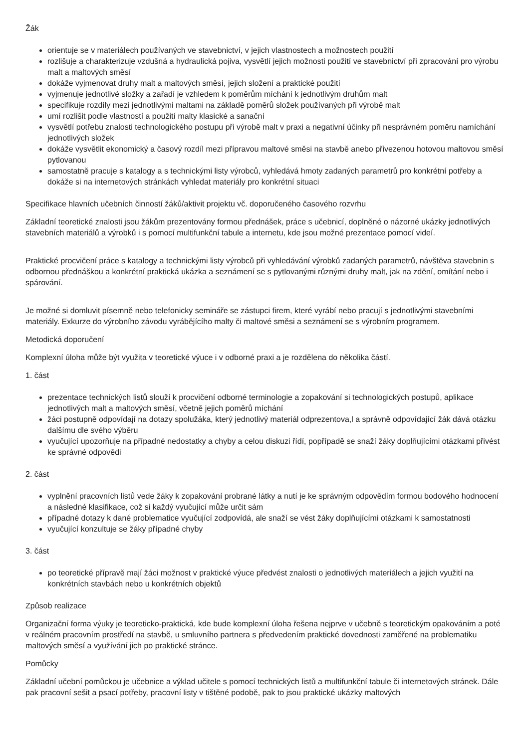Žák
orientuje se v materiálech používaných ve stavebnictví, v jejich vlastnostech a možnostech použití
rozlišuje a charakterizuje vzdušná a hydraulická pojiva, vysvětlí jejich možnosti použití ve stavebnictví při zpracování pro výrobu malt a maltových směsí
dokáže vyjmenovat druhy malt a maltových směsí, jejich složení a praktické použití
vyjmenuje jednotlivé složky a zařadí je vzhledem k poměrům míchání k jednotlivým druhům malt
specifikuje rozdíly mezi jednotlivými maltami na základě poměrů složek používaných při výrobě malt
umí rozlišit podle vlastností a použití malty klasické a sanační
vysvětlí potřebu znalosti technologického postupu při výrobě malt v praxi a negativní účinky při nesprávném poměru namíchání jednotlivých složek
dokáže vysvětlit ekonomický a časový rozdíl mezi přípravou maltové směsi na stavbě anebo přivezenou hotovou maltovou směsí pytlovanou
samostatně pracuje s katalogy a s technickými listy výrobců, vyhledává hmoty zadaných parametrů pro konkrétní potřeby a dokáže si na internetových stránkách vyhledat materiály pro konkrétní situaci
Specifikace hlavních učebních činností žáků/aktivit projektu vč. doporučeného časového rozvrhu
Základní teoretické znalosti jsou žákům prezentovány formou přednášek, práce s učebnicí, doplněné o názorné ukázky jednotlivých stavebních materiálů a výrobků i s pomocí multifunkční tabule a internetu, kde jsou možné prezentace pomocí videí.
Praktické procvičení práce s katalogy a technickými listy výrobců při vyhledávání výrobků zadaných parametrů, návštěva stavebnin s odbornou přednáškou a konkrétní praktická ukázka a seznámení se s pytlovanými různými druhy malt, jak na zdění, omítání nebo i spárování.
Je možné si domluvit písemně nebo telefonicky semináře se zástupci firem, které vyrábí nebo pracují s jednotlivými stavebními materiály. Exkurze do výrobního závodu vyrábějícího malty či maltové směsi a seznámení se s výrobním programem.
Metodická doporučení
Komplexní úloha může být využita v teoretické výuce i v odborné praxi a je rozdělena do několika částí.
1. část
prezentace technických listů slouží k procvičení odborné terminologie a zopakování si technologických postupů, aplikace jednotlivých malt a maltových směsí, včetně jejich poměrů míchání
žáci postupně odpovídají na dotazy spolužáka, který jednotlivý materiál odprezentova,l a správně odpovídající žák dává otázku dalšímu dle svého výběru
vyučující upozorňuje na případné nedostatky a chyby a celou diskuzi řídí, popřípadě se snaží žáky doplňujícími otázkami přivést ke správné odpovědi
2. část
vyplnění pracovních listů vede žáky k zopakování probrané látky a nutí je ke správným odpovědím formou bodového hodnocení a následné klasifikace, což si každý vyučující může určit sám
případné dotazy k dané problematice vyučující zodpovídá, ale snaží se vést žáky doplňujícími otázkami k samostatnosti
vyučující konzultuje se žáky případné chyby
3. část
po teoretické přípravě mají žáci možnost v praktické výuce předvést znalosti o jednotlivých materiálech a jejich využití na konkrétních stavbách nebo u konkrétních objektů
Způsob realizace
Organizační forma výuky je teoreticko-praktická, kde bude komplexní úloha řešena nejprve v učebně s teoretickým opakováním a poté v reálném pracovním prostředí na stavbě, u smluvního partnera s předvedením praktické dovednosti zaměřené na problematiku maltových směsí a využívání jich po praktické stránce.
Pomůcky
Základní učební pomůckou je učebnice a výklad učitele s pomocí technických listů a multifunkční tabule či internetových stránek. Dále pak pracovní sešit a psací potřeby, pracovní listy v tištěné podobě, pak to jsou praktické ukázky maltových